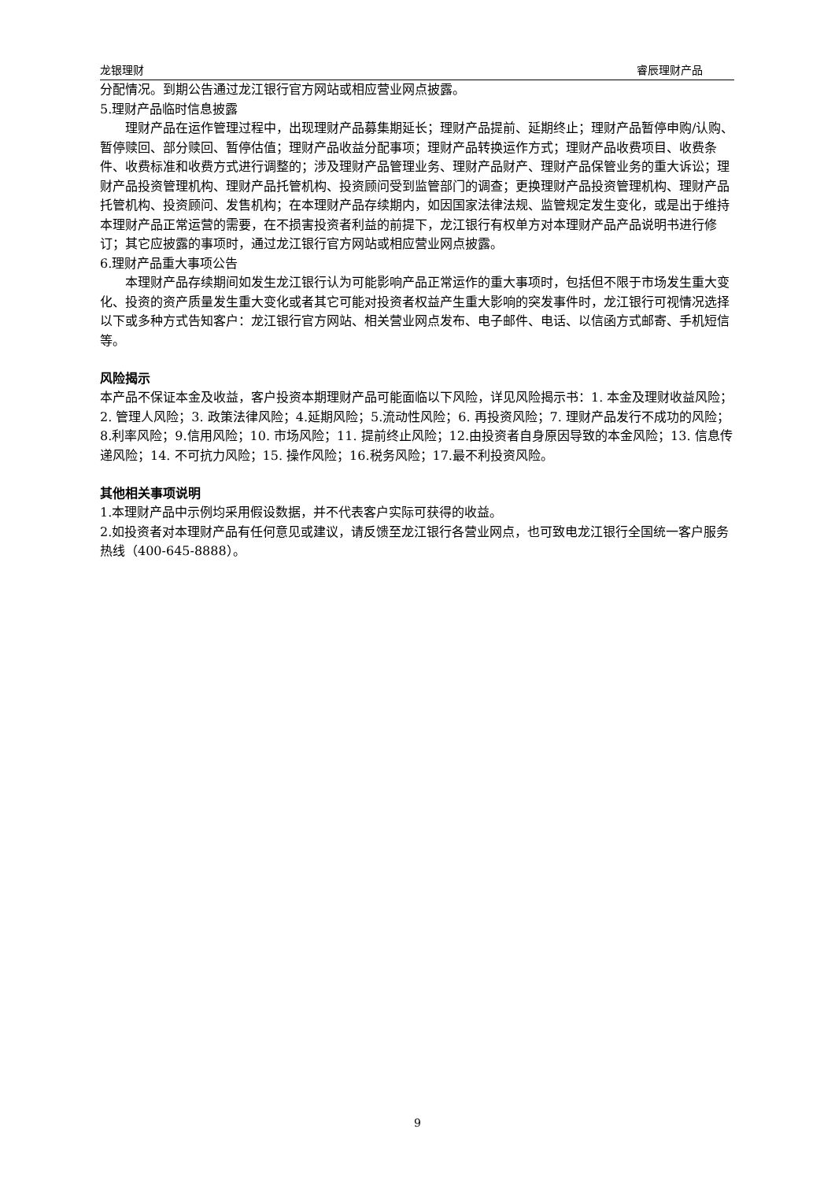龙银理财 睿辰理财产品
分配情况。到期公告通过龙江银行官方网站或相应营业网点披露。
5.理财产品临时信息披露
理财产品在运作管理过程中，出现理财产品募集期延长；理财产品提前、延期终止；理财产品暂停申购/认购、暂停赎回、部分赎回、暂停估值；理财产品收益分配事项；理财产品转换运作方式；理财产品收费项目、收费条件、收费标准和收费方式进行调整的；涉及理财产品管理业务、理财产品财产、理财产品保管业务的重大诉讼；理财产品投资管理机构、理财产品托管机构、投资顾问受到监管部门的调查；更换理财产品投资管理机构、理财产品托管机构、投资顾问、发售机构；在本理财产品存续期内，如因国家法律法规、监管规定发生变化，或是出于维持本理财产品正常运营的需要，在不损害投资者利益的前提下，龙江银行有权单方对本理财产品产品说明书进行修订；其它应披露的事项时，通过龙江银行官方网站或相应营业网点披露。
6.理财产品重大事项公告
本理财产品存续期间如发生龙江银行认为可能影响产品正常运作的重大事项时，包括但不限于市场发生重大变化、投资的资产质量发生重大变化或者其它可能对投资者权益产生重大影响的突发事件时，龙江银行可视情况选择以下或多种方式告知客户：龙江银行官方网站、相关营业网点发布、电子邮件、电话、以信函方式邮寄、手机短信等。
风险揭示
本产品不保证本金及收益，客户投资本期理财产品可能面临以下风险，详见风险揭示书：1. 本金及理财收益风险；2. 管理人风险；3. 政策法律风险；4.延期风险；5.流动性风险；6. 再投资风险；7. 理财产品发行不成功的风险；8.利率风险；9.信用风险；10. 市场风险；11. 提前终止风险；12.由投资者自身原因导致的本金风险；13. 信息传递风险；14. 不可抗力风险；15. 操作风险；16.税务风险；17.最不利投资风险。
其他相关事项说明
1.本理财产品中示例均采用假设数据，并不代表客户实际可获得的收益。
2.如投资者对本理财产品有任何意见或建议，请反馈至龙江银行各营业网点，也可致电龙江银行全国统一客户服务热线（400-645-8888）。
9